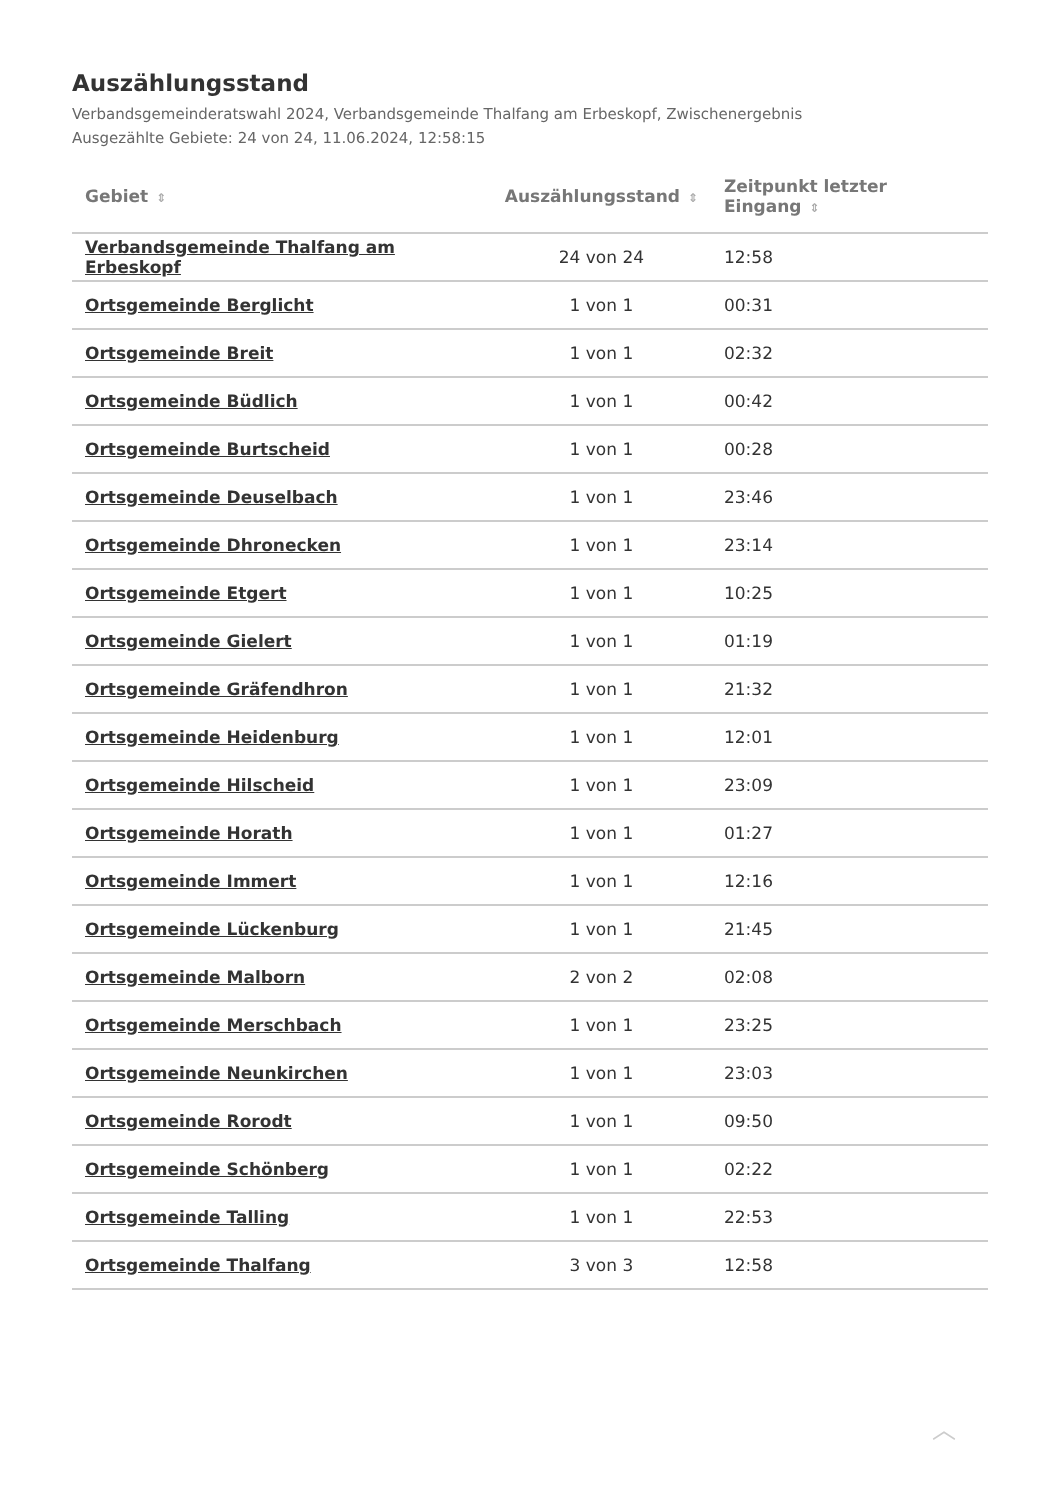Auszählungsstand
Verbandsgemeinderatswahl 2024, Verbandsgemeinde Thalfang am Erbeskopf, Zwischenergebnis
Ausgezählte Gebiete: 24 von 24, 11.06.2024, 12:58:15
| Gebiet ⇕ | Auszählungsstand ⇕ | Zeitpunkt letzter Eingang ⇕ |
| --- | --- | --- |
| Verbandsgemeinde Thalfang am Erbeskopf | 24 von 24 | 12:58 |
| Ortsgemeinde Berglicht | 1 von 1 | 00:31 |
| Ortsgemeinde Breit | 1 von 1 | 02:32 |
| Ortsgemeinde Büdlich | 1 von 1 | 00:42 |
| Ortsgemeinde Burtscheid | 1 von 1 | 00:28 |
| Ortsgemeinde Deuselbach | 1 von 1 | 23:46 |
| Ortsgemeinde Dhronecken | 1 von 1 | 23:14 |
| Ortsgemeinde Etgert | 1 von 1 | 10:25 |
| Ortsgemeinde Gielert | 1 von 1 | 01:19 |
| Ortsgemeinde Gräfendhron | 1 von 1 | 21:32 |
| Ortsgemeinde Heidenburg | 1 von 1 | 12:01 |
| Ortsgemeinde Hilscheid | 1 von 1 | 23:09 |
| Ortsgemeinde Horath | 1 von 1 | 01:27 |
| Ortsgemeinde Immert | 1 von 1 | 12:16 |
| Ortsgemeinde Lückenburg | 1 von 1 | 21:45 |
| Ortsgemeinde Malborn | 2 von 2 | 02:08 |
| Ortsgemeinde Merschbach | 1 von 1 | 23:25 |
| Ortsgemeinde Neunkirchen | 1 von 1 | 23:03 |
| Ortsgemeinde Rorodt | 1 von 1 | 09:50 |
| Ortsgemeinde Schönberg | 1 von 1 | 02:22 |
| Ortsgemeinde Talling | 1 von 1 | 22:53 |
| Ortsgemeinde Thalfang | 3 von 3 | 12:58 |
︿